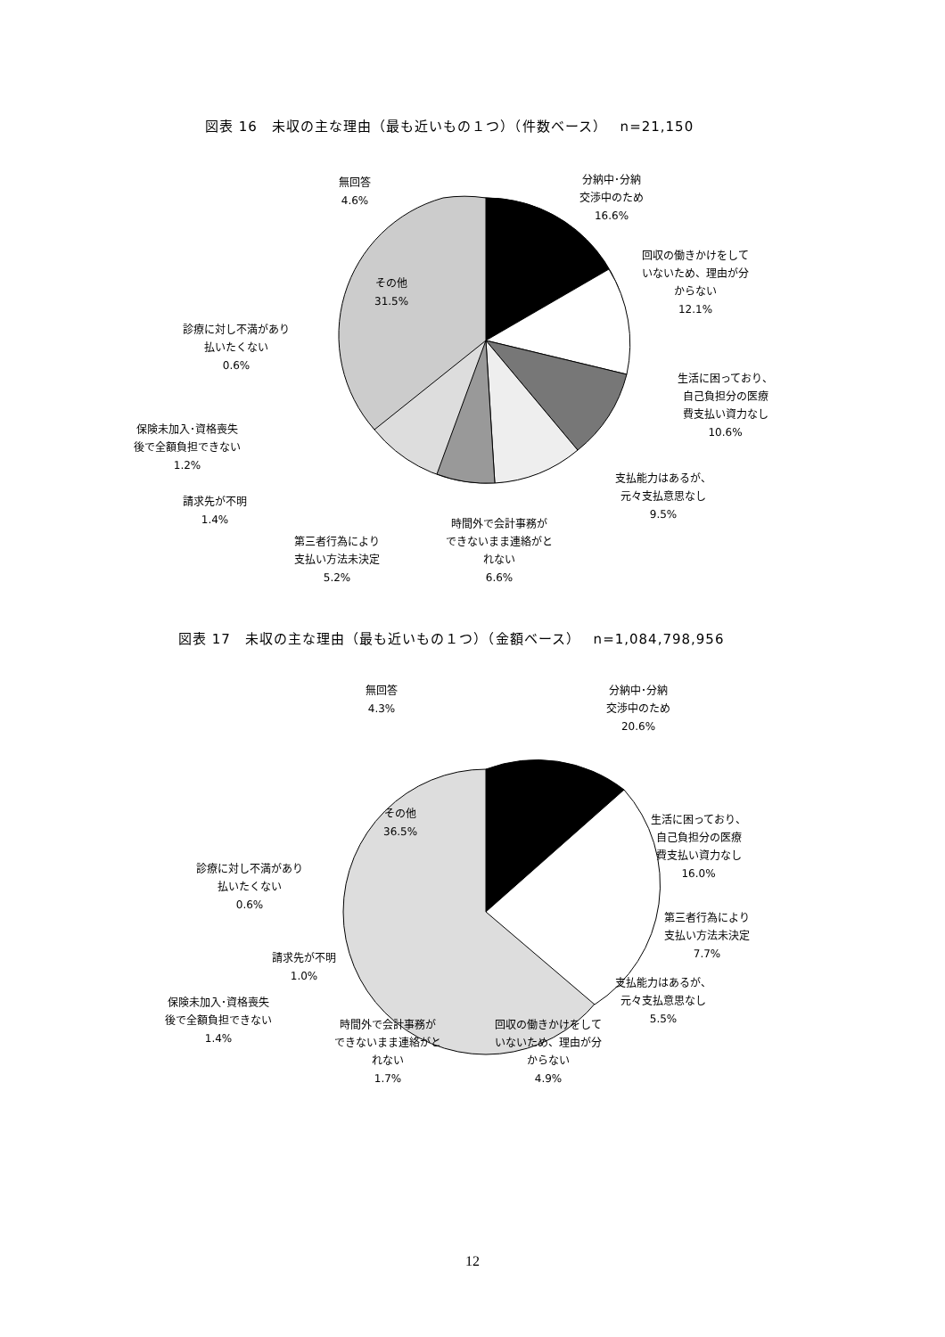図表 16　未収の主な理由（最も近いもの１つ）（件数ベース）　 n=21,150
無回答
4.6%
分納中･分納
交渉中のため
16.6%
回収の働きかけをして
いないため、理由が分
からない
12.1%
その他
31.5%
診療に対し不満があり
払いたくない
0.6%
生活に困っており、
自己負担分の医療
費支払い資力なし
10.6%
保険未加入･資格喪失
後で全額負担できない
1.2%
支払能力はあるが、
元々支払意思なし
9.5%
請求先が不明
1.4%
時間外で会計事務が
できないまま連絡がと
れない
6.6%
第三者行為により
支払い方法未決定
5.2%
図表 17　未収の主な理由（最も近いもの１つ）（金額ベース）　 n=1,084,798,956
無回答
4.3%
分納中･分納
交渉中のため
20.6%
その他
36.5%
生活に困っており、
自己負担分の医療
費支払い資力なし
16.0%
診療に対し不満があり
払いたくない
0.6%
第三者行為により
支払い方法未決定
7.7%
請求先が不明
1.0%
支払能力はあるが、
元々支払意思なし
5.5%
保険未加入･資格喪失
後で全額負担できない
1.4%
時間外で会計事務が
できないまま連絡がと
れない
1.7%
回収の働きかけをして
いないため、理由が分
からない
4.9%
12